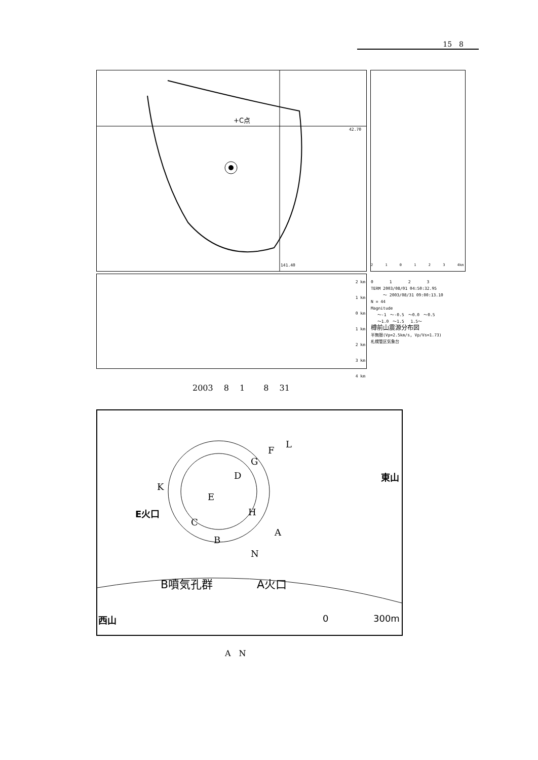15　8
+C点
42.70
141.40
2 1 0 1 2 3 4km
2 km
1 km
0 km
1 km
2 km
3 km
4 km
0　　　　1　　　　2　　　　3
TERM 2003/08/01 04:50:32.95
　　　～ 2003/08/31 09:00:13.10
N = 44
Magnitude
　 ～-1　～-0.5　～0.0　～0.5
　 ～1.0　～1.5　 1.5～
樽前山震源分布図
半無限(Vp=2.5km/s, Vp/Vs=1.73)
札幌管区気象台
2003　 8　 1　　 8　 31
L
F
G
D 東山
K
E
E火口 H
C
A
B
N
B噴気孔群 A火口
西山 0 300m
A　N